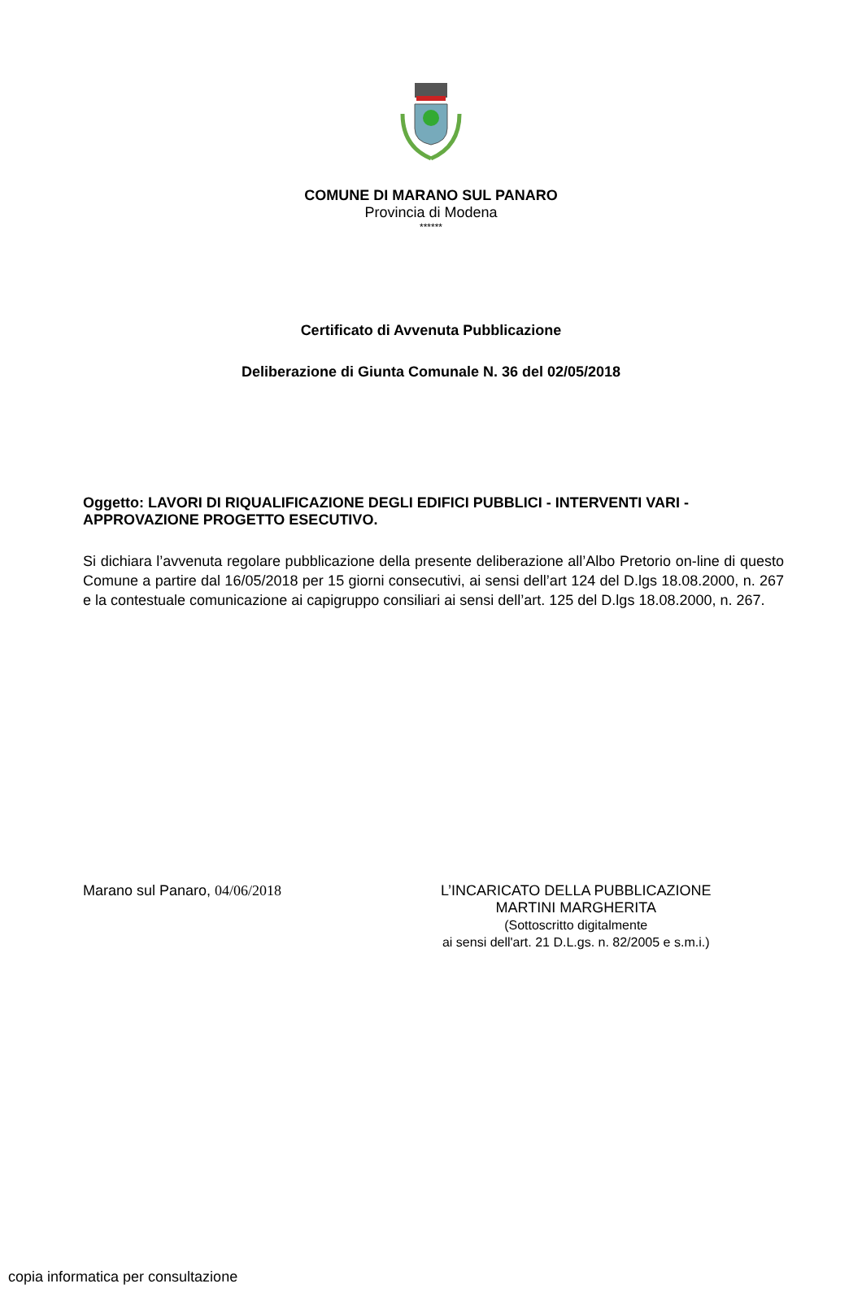COMUNE DI MARANO SUL PANARO
Provincia di Modena
******
Certificato di Avvenuta Pubblicazione
Deliberazione di Giunta Comunale N. 36 del 02/05/2018
Oggetto: LAVORI DI RIQUALIFICAZIONE DEGLI EDIFICI PUBBLICI - INTERVENTI VARI - APPROVAZIONE PROGETTO ESECUTIVO.
Si dichiara l’avvenuta regolare pubblicazione della presente deliberazione all’Albo Pretorio on-line di questo Comune a partire dal 16/05/2018 per 15 giorni consecutivi, ai sensi dell’art 124 del D.lgs 18.08.2000, n. 267 e la contestuale comunicazione ai capigruppo consiliari ai sensi dell’art. 125 del D.lgs 18.08.2000, n. 267.
Marano sul Panaro, 04/06/2018 L’INCARICATO DELLA PUBBLICAZIONE
MARTINI MARGHERITA
(Sottoscritto digitalmente
ai sensi dell'art. 21 D.L.gs. n. 82/2005 e s.m.i.)
copia informatica per consultazione